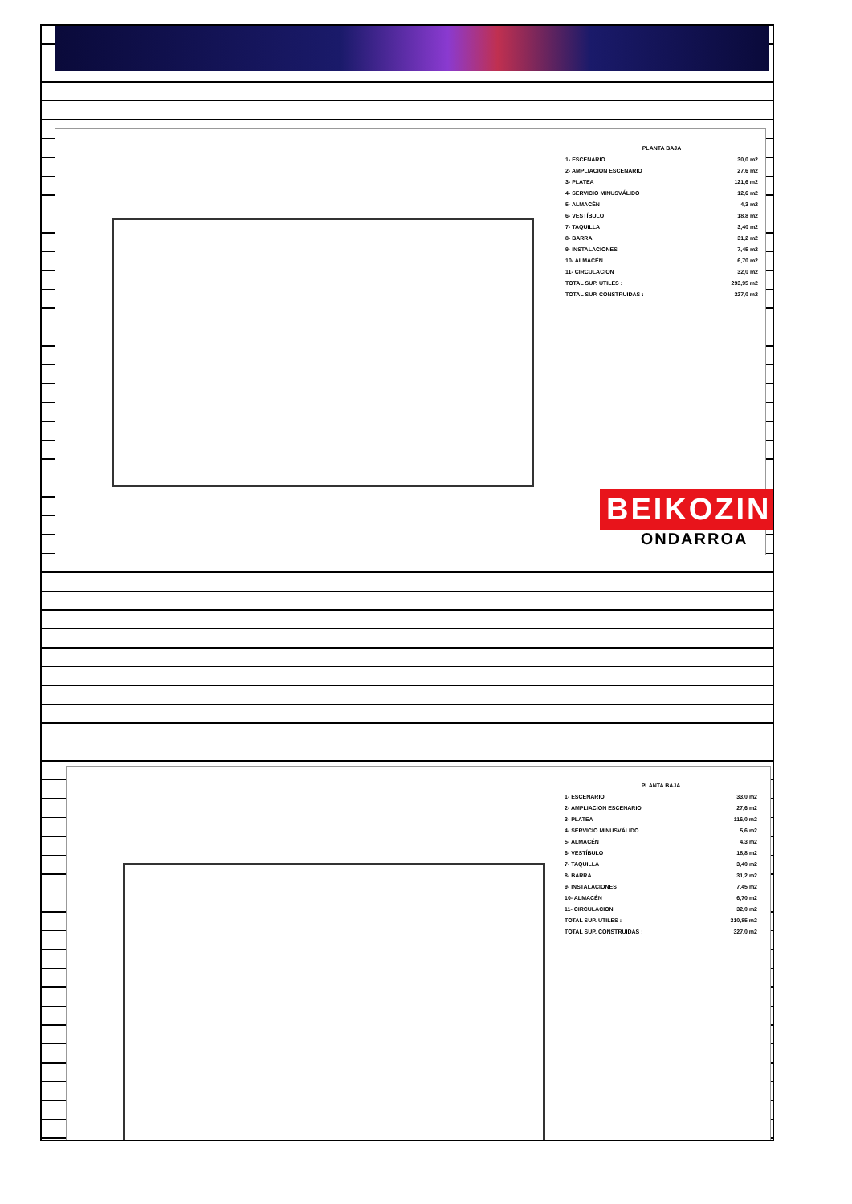PLANTA BAJA
1- ESCENARIO 30,0 m2
2- AMPLIACION ESCENARIO 27,6 m2
3- PLATEA 121,6 m2
4- SERVICIO MINUSVÁLIDO 12,6 m2
5- ALMACÉN 4,3 m2
6- VESTÍBULO 18,8 m2
7- TAQUILLA 3,40 m2
8- BARRA 31,2 m2
9- INSTALACIONES 7,45 m2
10- ALMACÉN 6,70 m2
11- CIRCULACION 32,0 m2
TOTAL SUP. UTILES : 293,95 m2
TOTAL SUP. CONSTRUIDAS : 327,0 m2
BEIKOZINI
ONDARROA
PLANTA BAJA
1- ESCENARIO 33,0 m2
2- AMPLIACION ESCENARIO 27,6 m2
3- PLATEA 116,0 m2
4- SERVICIO MINUSVÁLIDO 5,6 m2
5- ALMACÉN 4,3 m2
6- VESTÍBULO 18,8 m2
7- TAQUILLA 3,40 m2
8- BARRA 31,2 m2
9- INSTALACIONES 7,45 m2
10- ALMACÉN 6,70 m2
11- CIRCULACION 32,0 m2
TOTAL SUP. UTILES : 310,85 m2
TOTAL SUP. CONSTRUIDAS : 327,0 m2